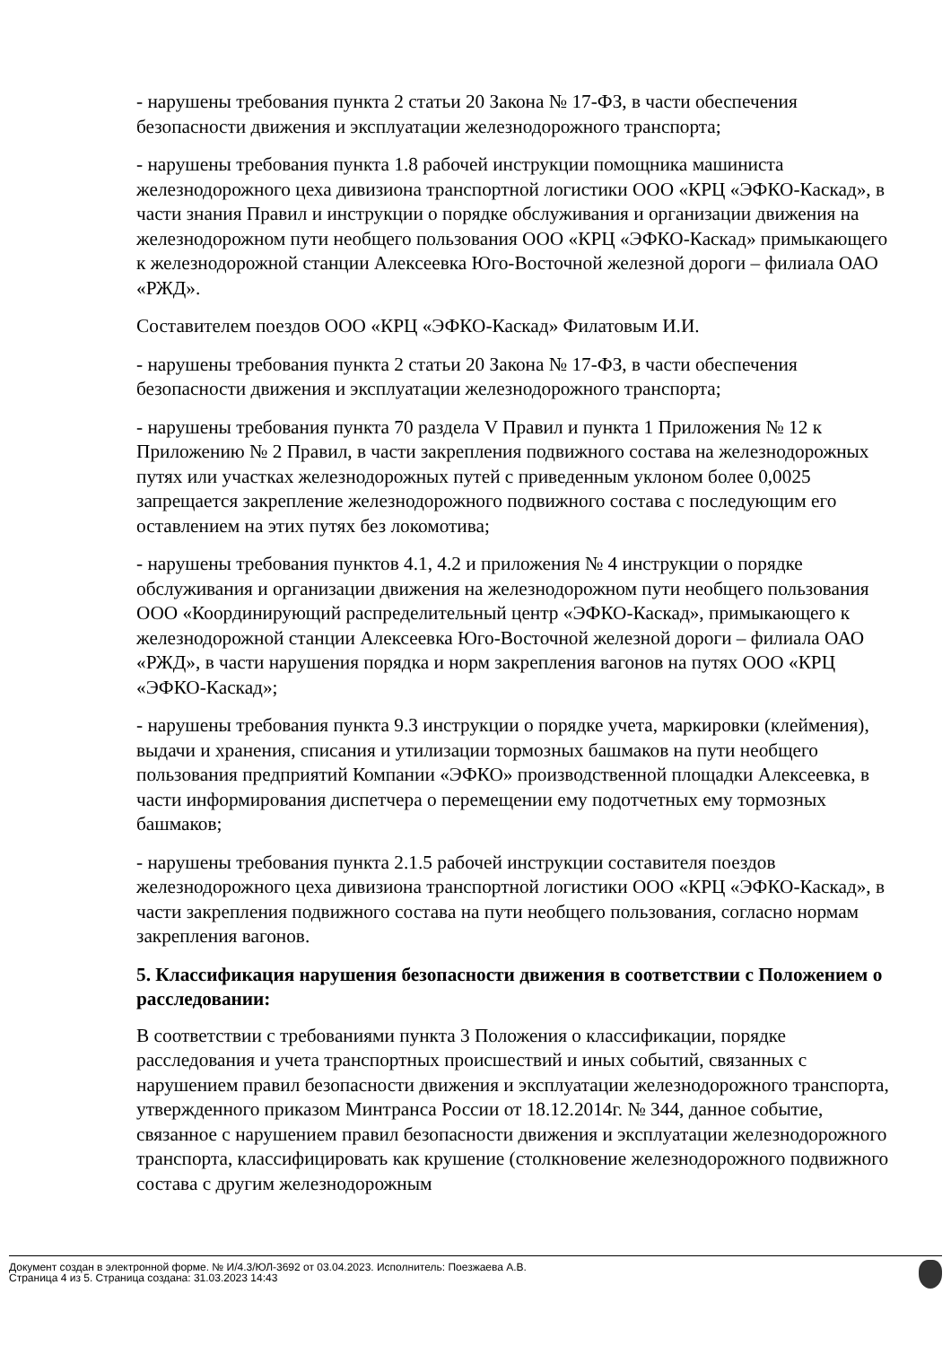- нарушены требования пункта 2 статьи 20 Закона № 17-ФЗ, в части обеспечения безопасности движения и эксплуатации железнодорожного транспорта;
- нарушены требования пункта 1.8 рабочей инструкции помощника машиниста железнодорожного цеха дивизиона транспортной логистики ООО «КРЦ «ЭФКО-Каскад», в части знания Правил и инструкции о порядке обслуживания и организации движения на железнодорожном пути необщего пользования ООО «КРЦ «ЭФКО-Каскад» примыкающего к железнодорожной станции Алексеевка Юго-Восточной железной дороги – филиала ОАО «РЖД».
Составителем поездов ООО «КРЦ «ЭФКО-Каскад» Филатовым И.И.
- нарушены требования пункта 2 статьи 20 Закона № 17-ФЗ, в части обеспечения безопасности движения и эксплуатации железнодорожного транспорта;
- нарушены требования пункта 70 раздела V Правил и пункта 1 Приложения № 12 к Приложению № 2 Правил, в части закрепления подвижного состава на железнодорожных путях или участках железнодорожных путей с приведенным уклоном более 0,0025 запрещается закрепление железнодорожного подвижного состава с последующим его оставлением на этих путях без локомотива;
- нарушены требования пунктов 4.1, 4.2 и приложения № 4 инструкции о порядке обслуживания и организации движения на железнодорожном пути необщего пользования ООО «Координирующий распределительный центр «ЭФКО-Каскад», примыкающего к железнодорожной станции Алексеевка Юго-Восточной железной дороги – филиала ОАО «РЖД», в части нарушения порядка и норм закрепления вагонов на путях ООО «КРЦ «ЭФКО-Каскад»;
- нарушены требования пункта 9.3 инструкции о порядке учета, маркировки (клеймения), выдачи и хранения, списания и утилизации тормозных башмаков на пути необщего пользования предприятий Компании «ЭФКО» производственной площадки Алексеевка, в части информирования диспетчера о перемещении ему подотчетных ему тормозных башмаков;
- нарушены требования пункта 2.1.5 рабочей инструкции составителя поездов железнодорожного цеха дивизиона транспортной логистики ООО «КРЦ «ЭФКО-Каскад», в части закрепления подвижного состава на пути необщего пользования, согласно нормам закрепления вагонов.
5. Классификация нарушения безопасности движения в соответствии с Положением о расследовании:
В соответствии с требованиями пункта 3 Положения о классификации, порядке расследования и учета транспортных происшествий и иных событий, связанных с нарушением правил безопасности движения и эксплуатации железнодорожного транспорта, утвержденного приказом Минтранса России от 18.12.2014г. № 344, данное событие, связанное с нарушением правил безопасности движения и эксплуатации железнодорожного транспорта, классифицировать как крушение (столкновение железнодорожного подвижного состава с другим железнодорожным
Документ создан в электронной форме. № И/4.3/ЮЛ-3692 от 03.04.2023. Исполнитель: Поезжаева А.В.
Страница 4 из 5. Страница создана: 31.03.2023 14:43